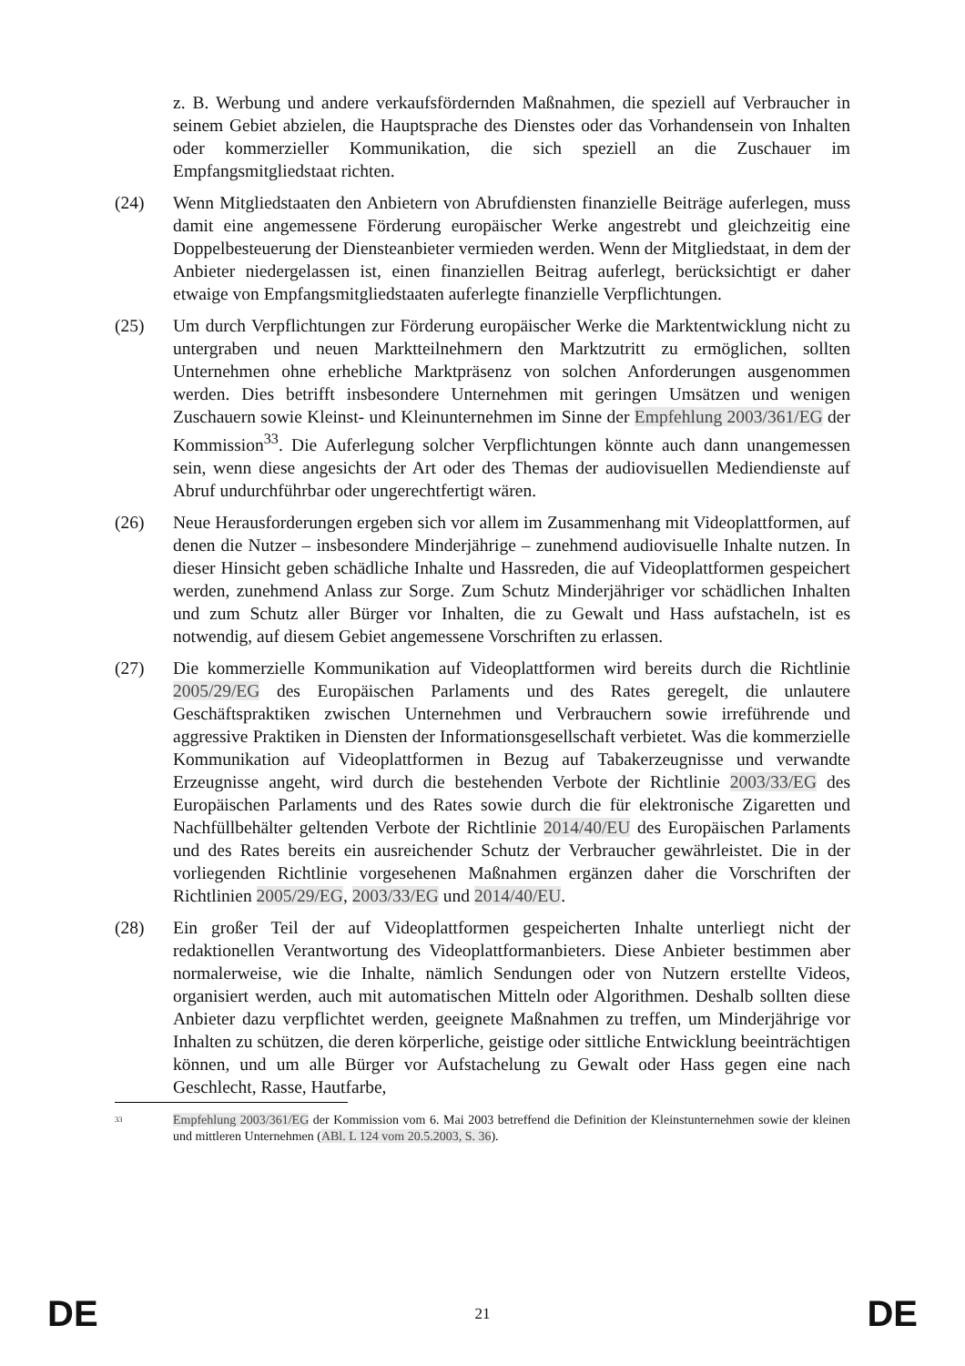z. B. Werbung und andere verkaufsfördernden Maßnahmen, die speziell auf Verbraucher in seinem Gebiet abzielen, die Hauptsprache des Dienstes oder das Vorhandensein von Inhalten oder kommerzieller Kommunikation, die sich speziell an die Zuschauer im Empfangsmitgliedstaat richten.
(24) Wenn Mitgliedstaaten den Anbietern von Abrufdiensten finanzielle Beiträge auferlegen, muss damit eine angemessene Förderung europäischer Werke angestrebt und gleichzeitig eine Doppelbesteuerung der Diensteanbieter vermieden werden. Wenn der Mitgliedstaat, in dem der Anbieter niedergelassen ist, einen finanziellen Beitrag auferlegt, berücksichtigt er daher etwaige von Empfangsmitgliedstaaten auferlegte finanzielle Verpflichtungen.
(25) Um durch Verpflichtungen zur Förderung europäischer Werke die Marktentwicklung nicht zu untergraben und neuen Marktteilnehmern den Marktzutritt zu ermöglichen, sollten Unternehmen ohne erhebliche Marktpräsenz von solchen Anforderungen ausgenommen werden. Dies betrifft insbesondere Unternehmen mit geringen Umsätzen und wenigen Zuschauern sowie Kleinst- und Kleinunternehmen im Sinne der Empfehlung 2003/361/EG der Kommission<sup>33</sup>. Die Auferlegung solcher Verpflichtungen könnte auch dann unangemessen sein, wenn diese angesichts der Art oder des Themas der audiovisuellen Mediendienste auf Abruf undurchführbar oder ungerechtfertigt wären.
(26) Neue Herausforderungen ergeben sich vor allem im Zusammenhang mit Videoplattformen, auf denen die Nutzer – insbesondere Minderjährige – zunehmend audiovisuelle Inhalte nutzen. In dieser Hinsicht geben schädliche Inhalte und Hassreden, die auf Videoplattformen gespeichert werden, zunehmend Anlass zur Sorge. Zum Schutz Minderjähriger vor schädlichen Inhalten und zum Schutz aller Bürger vor Inhalten, die zu Gewalt und Hass aufstacheln, ist es notwendig, auf diesem Gebiet angemessene Vorschriften zu erlassen.
(27) Die kommerzielle Kommunikation auf Videoplattformen wird bereits durch die Richtlinie 2005/29/EG des Europäischen Parlaments und des Rates geregelt, die unlautere Geschäftspraktiken zwischen Unternehmen und Verbrauchern sowie irreführende und aggressive Praktiken in Diensten der Informationsgesellschaft verbietet. Was die kommerzielle Kommunikation auf Videoplattformen in Bezug auf Tabakerzeugnisse und verwandte Erzeugnisse angeht, wird durch die bestehenden Verbote der Richtlinie 2003/33/EG des Europäischen Parlaments und des Rates sowie durch die für elektronische Zigaretten und Nachfüllbehälter geltenden Verbote der Richtlinie 2014/40/EU des Europäischen Parlaments und des Rates bereits ein ausreichender Schutz der Verbraucher gewährleistet. Die in der vorliegenden Richtlinie vorgesehenen Maßnahmen ergänzen daher die Vorschriften der Richtlinien 2005/29/EG, 2003/33/EG und 2014/40/EU.
(28) Ein großer Teil der auf Videoplattformen gespeicherten Inhalte unterliegt nicht der redaktionellen Verantwortung des Videoplattformanbieters. Diese Anbieter bestimmen aber normalerweise, wie die Inhalte, nämlich Sendungen oder von Nutzern erstellte Videos, organisiert werden, auch mit automatischen Mitteln oder Algorithmen. Deshalb sollten diese Anbieter dazu verpflichtet werden, geeignete Maßnahmen zu treffen, um Minderjährige vor Inhalten zu schützen, die deren körperliche, geistige oder sittliche Entwicklung beeinträchtigen können, und um alle Bürger vor Aufstachelung zu Gewalt oder Hass gegen eine nach Geschlecht, Rasse, Hautfarbe,
<sup>33</sup>
Empfehlung 2003/361/EG der Kommission vom 6. Mai 2003 betreffend die Definition der Kleinstunternehmen sowie der kleinen und mittleren Unternehmen (ABl. L 124 vom 20.5.2003, S. 36).
DE 21 DE